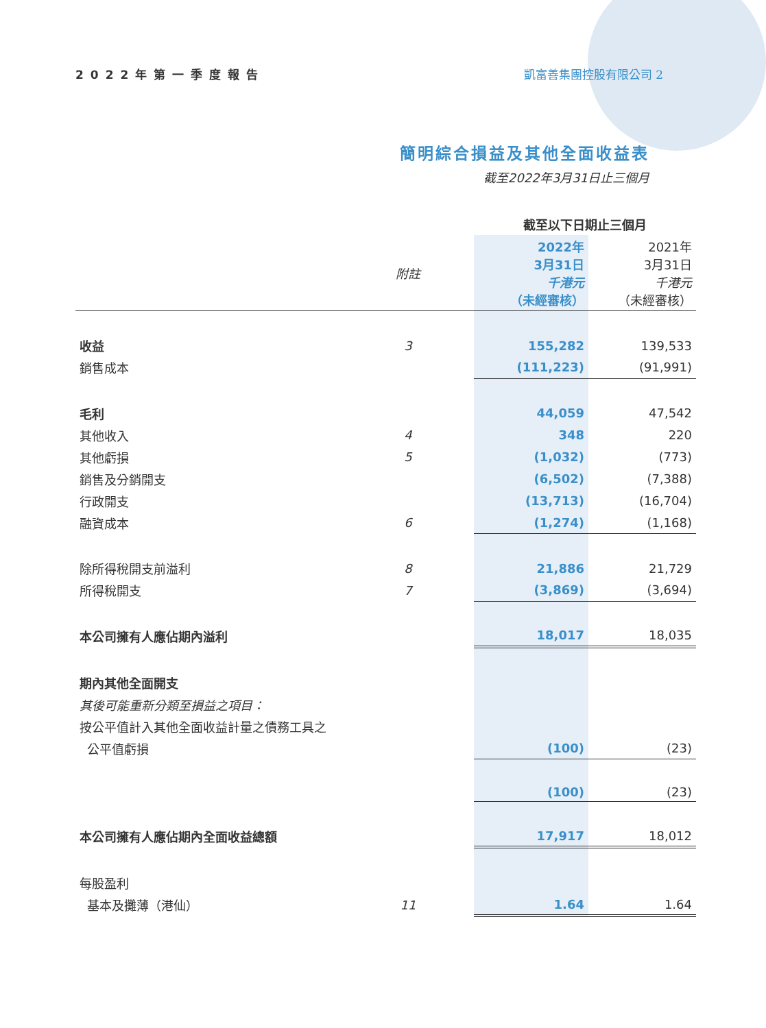2022年第一季度報告 凱富善集團控股有限公司 2
簡明綜合損益及其他全面收益表
截至2022年3月31日止三個月
| | | 截至以下日期止三個月 | |
| | 附註 | 2022年 3月31日 千港元 （未經審核） | 2021年 3月31日 千港元 （未經審核） |
| 收益 | 3 | 155,282 | 139,533 |
| 銷售成本 | | (111,223) | (91,991) |
| 毛利 | | 44,059 | 47,542 |
| 其他收入 | 4 | 348 | 220 |
| 其他虧損 | 5 | (1,032) | (773) |
| 銷售及分銷開支 | | (6,502) | (7,388) |
| 行政開支 | | (13,713) | (16,704) |
| 融資成本 | 6 | (1,274) | (1,168) |
| 除所得稅開支前溢利 | 8 | 21,886 | 21,729 |
| 所得稅開支 | 7 | (3,869) | (3,694) |
| 本公司擁有人應佔期內溢利 | | 18,017 | 18,035 |
| 期內其他全面開支 | | | |
| 其後可能重新分類至損益之項目： | | | |
| 按公平值計入其他全面收益計量之債務工具之 | | | |
| 公平值虧損 | | (100) | (23) |
| | | (100) | (23) |
| 本公司擁有人應佔期內全面收益總額 | | 17,917 | 18,012 |
| 每股盈利 | | | |
| 基本及攤薄（港仙） | 11 | 1.64 | 1.64 |